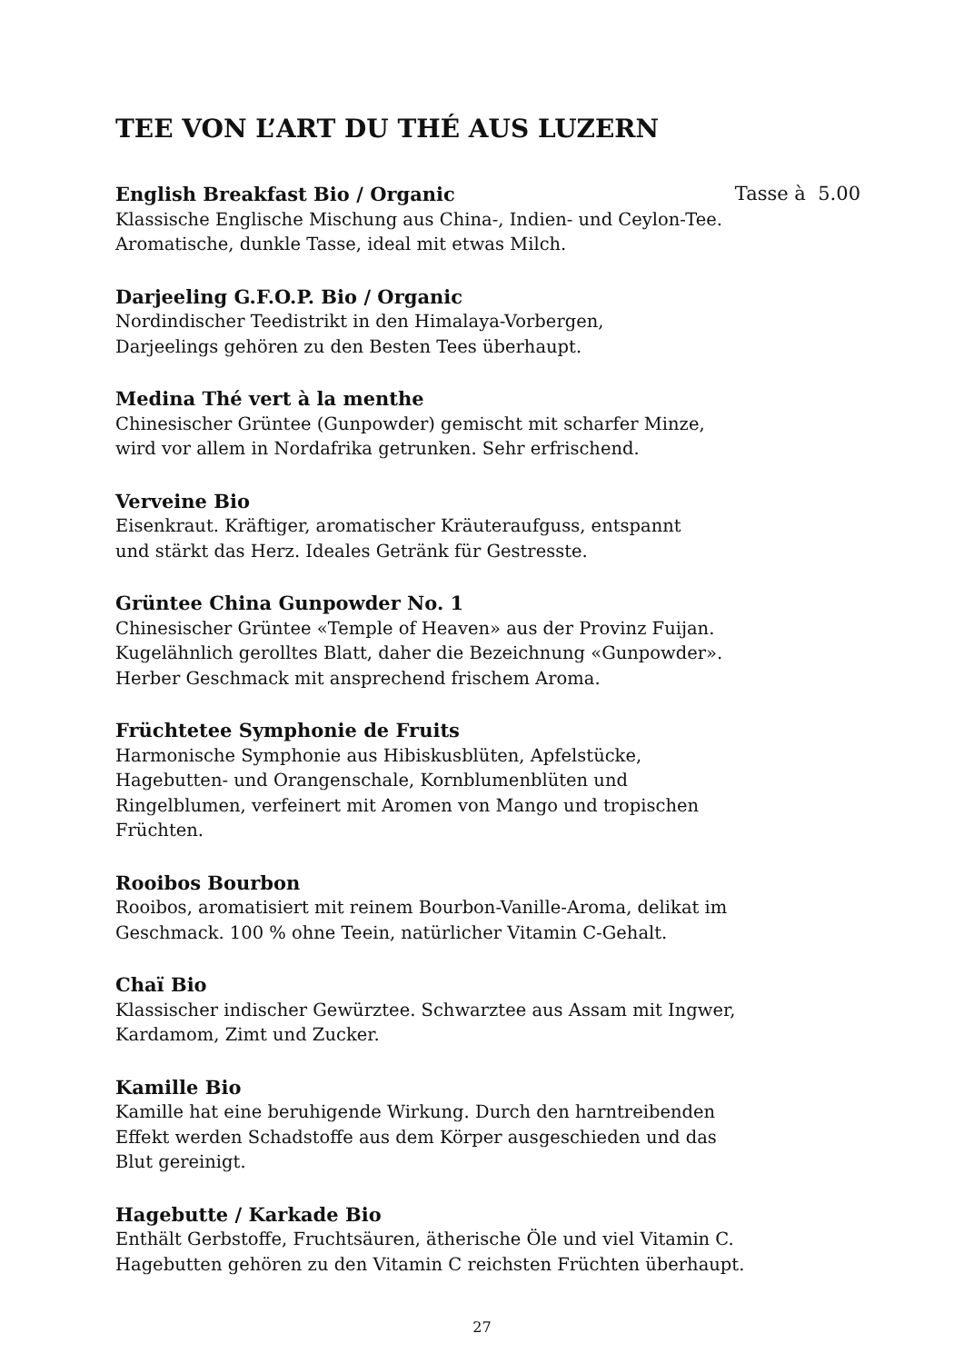TEE VON L’ART DU THÉ AUS LUZERN
English Breakfast Bio / Organic Tasse à 5.00
Klassische Englische Mischung aus China-, Indien- und Ceylon-Tee.
Aromatische, dunkle Tasse, ideal mit etwas Milch.
Darjeeling G.F.O.P. Bio / Organic
Nordindischer Teedistrikt in den Himalaya-Vorbergen,
Darjeelings gehören zu den Besten Tees überhaupt.
Medina Thé vert à la menthe
Chinesischer Grüntee (Gunpowder) gemischt mit scharfer Minze,
wird vor allem in Nordafrika getrunken. Sehr erfrischend.
Verveine Bio
Eisenkraut. Kräftiger, aromatischer Kräuteraufguss, entspannt
und stärkt das Herz. Ideales Getränk für Gestresste.
Grüntee China Gunpowder No. 1
Chinesischer Grüntee «Temple of Heaven» aus der Provinz Fuijan.
Kugelähnlich gerolltes Blatt, daher die Bezeichnung «Gunpowder».
Herber Geschmack mit ansprechend frischem Aroma.
Früchtetee Symphonie de Fruits
Harmonische Symphonie aus Hibiskusblüten, Apfelstücke,
Hagebutten- und Orangenschale, Kornblumenblüten und
Ringelblumen, verfeinert mit Aromen von Mango und tropischen
Früchten.
Rooibos Bourbon
Rooibos, aromatisiert mit reinem Bourbon-Vanille-Aroma, delikat im
Geschmack. 100 % ohne Teein, natürlicher Vitamin C-Gehalt.
Chaï Bio
Klassischer indischer Gewürztee. Schwarztee aus Assam mit Ingwer,
Kardamom, Zimt und Zucker.
Kamille Bio
Kamille hat eine beruhigende Wirkung. Durch den harntreibenden
Effekt werden Schadstoffe aus dem Körper ausgeschieden und das
Blut gereinigt.
Hagebutte / Karkade Bio
Enthält Gerbstoffe, Fruchtsäuren, ätherische Öle und viel Vitamin C.
Hagebutten gehören zu den Vitamin C reichsten Früchten überhaupt.
27